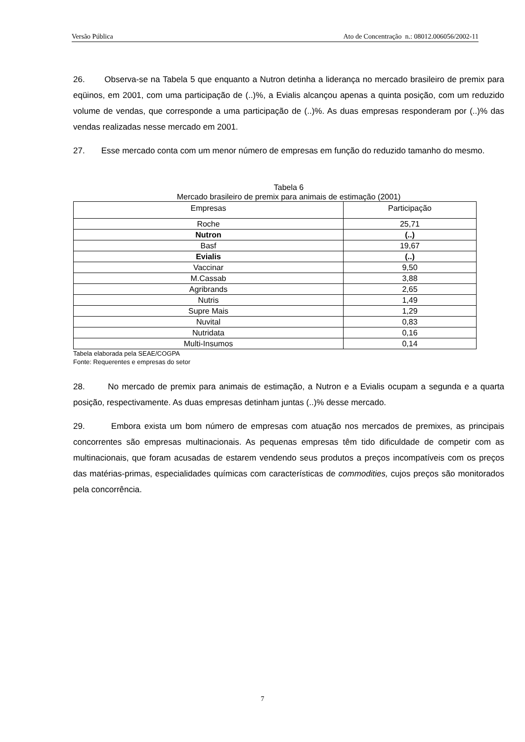Versão Pública Ato de Concentração n.: 08012.006056/2002-11
26. Observa-se na Tabela 5 que enquanto a Nutron detinha a liderança no mercado brasileiro de premix para eqüinos, em 2001, com uma participação de (..)%, a Evialis alcançou apenas a quinta posição, com um reduzido volume de vendas, que corresponde a uma participação de (..)%. As duas empresas responderam por (..)% das vendas realizadas nesse mercado em 2001.
27. Esse mercado conta com um menor número de empresas em função do reduzido tamanho do mesmo.
Tabela 6
Mercado brasileiro de premix para animais de estimação (2001)
| Empresas | Participação |
| --- | --- |
| Roche | 25,71 |
| Nutron | (..) |
| Basf | 19,67 |
| Evialis | (..) |
| Vaccinar | 9,50 |
| M.Cassab | 3,88 |
| Agribrands | 2,65 |
| Nutris | 1,49 |
| Supre Mais | 1,29 |
| Nuvital | 0,83 |
| Nutridata | 0,16 |
| Multi-Insumos | 0,14 |
Tabela elaborada pela SEAE/COGPA
Fonte: Requerentes e empresas do setor
28. No mercado de premix para animais de estimação, a Nutron e a Evialis ocupam a segunda e a quarta posição, respectivamente. As duas empresas detinham juntas (..)% desse mercado.
29. Embora exista um bom número de empresas com atuação nos mercados de premixes, as principais concorrentes são empresas multinacionais. As pequenas empresas têm tido dificuldade de competir com as multinacionais, que foram acusadas de estarem vendendo seus produtos a preços incompatíveis com os preços das matérias-primas, especialidades químicas com características de commodities, cujos preços são monitorados pela concorrência.
7